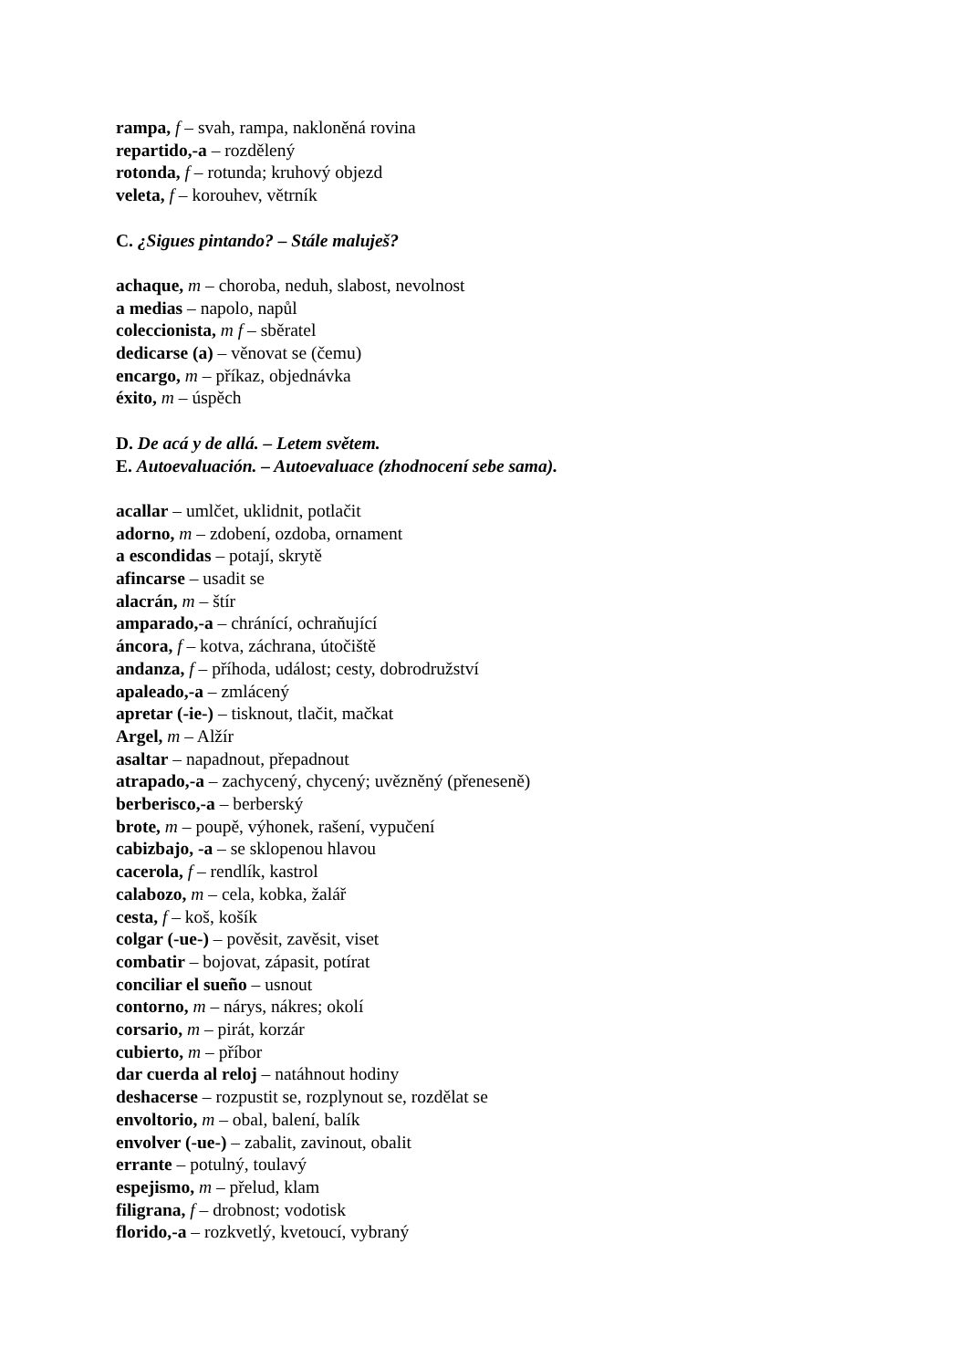rampa, f – svah, rampa, nakloněná rovina
repartido,-a – rozdělený
rotonda, f – rotunda; kruhový objezd
veleta, f – korouhev, větrník
C. ¿Sigues pintando? – Stále maluješ?
achaque, m – choroba, neduh, slabost, nevolnost
a medias – napolo, napůl
coleccionista, m f – sběratel
dedicarse (a) – věnovat se (čemu)
encargo, m – příkaz, objednávka
éxito, m – úspěch
D. De acá y de allá. – Letem světem.
E. Autoevaluación. – Autoevaluace (zhodnocení sebe sama).
acallar – umlčet, uklidnit, potlačit
adorno, m – zdobení, ozdoba, ornament
a escondidas – potají, skrytě
afincarse – usadit se
alacrán, m – štír
amparado,-a – chránící, ochraňující
áncora, f – kotva, záchrana, útočiště
andanza, f – příhoda, událost; cesty, dobrodružství
apaleado,-a – zmlácený
apretar (-ie-) – tisknout, tlačit, mačkat
Argel, m – Alžír
asaltar – napadnout, přepadnout
atrapado,-a – zachycený, chycený; uvězněný (přeneseně)
berberisco,-a – berberský
brote, m – poupě, výhonek, rašení, vypučení
cabizbajo, -a – se sklopenou hlavou
cacerola, f – rendlík, kastrol
calabozo, m – cela, kobka, žalář
cesta, f – koš, košík
colgar (-ue-) – pověsit, zavěsit, viset
combatir – bojovat, zápasit, potírat
conciliar el sueño – usnout
contorno, m – nárys, nákres; okolí
corsario, m – pirát, korzár
cubierto, m – příbor
dar cuerda al reloj – natáhnout hodiny
deshacerse – rozpustit se, rozplynout se, rozdělat se
envoltorio, m – obal, balení, balík
envolver (-ue-) – zabalit, zavinout, obalit
errante – potulný, toulavý
espejismo, m – přelud, klam
filigrana, f – drobnost; vodotisk
florido,-a – rozkvetlý, kvetoucí, vybraný